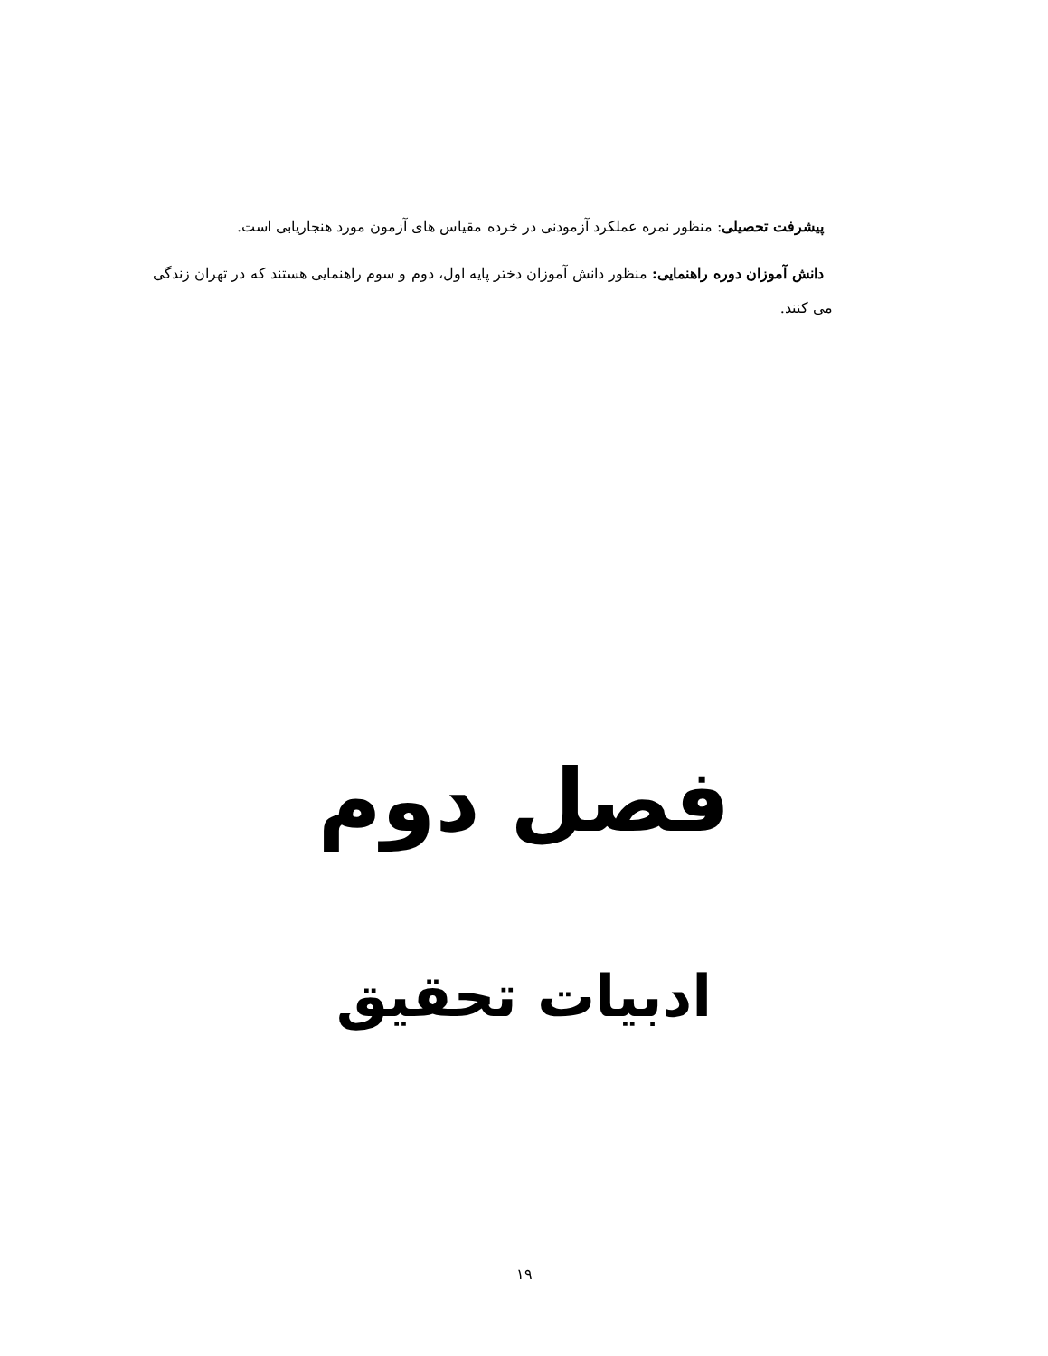پیشرفت تحصیلی: منظور نمره عملکرد آزمودنی در خرده مقیاس های آزمون مورد هنجاریابی است.
دانش آموزان دوره راهنمایی: منظور دانش آموزان دختر پایه اول، دوم و سوم راهنمایی هستند که در تهران زندگی می کنند.
فصل دوم
ادبیات تحقیق
۱۹